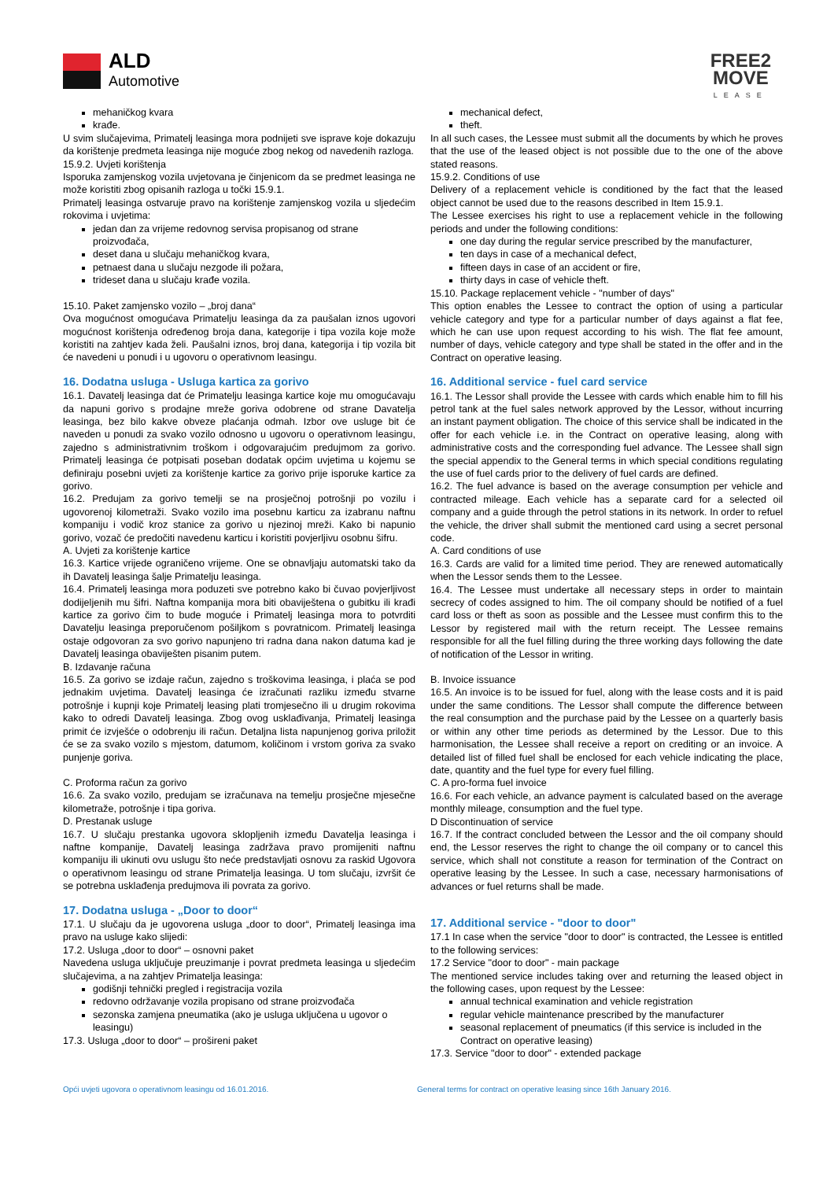ALD
Automotive
FREE2
MOVE
LEASE
mehaničkog kvara
krađe.
U svim slučajevima, Primatelj leasinga mora podnijeti sve isprave koje dokazuju da korištenje predmeta leasinga nije moguće zbog nekog od navedenih razloga.
15.9.2. Uvjeti korištenja
Isporuka zamjenskog vozila uvjetovana je činjenicom da se predmet leasinga ne može koristiti zbog opisanih razloga u točki 15.9.1.
Primatelj leasinga ostvaruje pravo na korištenje zamjenskog vozila u sljedećim rokovima i uvjetima:
jedan dan za vrijeme redovnog servisa propisanog od strane proizvođača,
deset dana u slučaju mehaničkog kvara,
petnaest dana u slučaju nezgode ili požara,
trideset dana u slučaju krađe vozila.
15.10. Paket zamjensko vozilo – „broj dana“
Ova mogućnost omogućava Primatelju leasinga da za paušalan iznos ugovori mogućnost korištenja određenog broja dana, kategorije i tipa vozila koje može koristiti na zahtjev kada želi. Paušalni iznos, broj dana, kategorija i tip vozila bit će navedeni u ponudi i u ugovoru o operativnom leasingu.
16. Dodatna usluga - Usluga kartica za gorivo
16.1. Davatelj leasinga dat će Primatelju leasinga kartice koje mu omogućavaju da napuni gorivo s prodajne mreže goriva odobrene od strane Davatelja leasinga, bez bilo kakve obveze plaćanja odmah. Izbor ove usluge bit će naveden u ponudi za svako vozilo odnosno u ugovoru o operativnom leasingu, zajedno s administrativnim troškom i odgovarajućim predujmom za gorivo. Primatelj leasinga će potpisati poseban dodatak općim uvjetima u kojemu se definiraju posebni uvjeti za korištenje kartice za gorivo prije isporuke kartice za gorivo.
16.2. Predujam za gorivo temelji se na prosječnoj potrošnji po vozilu i ugovorenoj kilometraži. Svako vozilo ima posebnu karticu za izabranu naftnu kompaniju i vodič kroz stanice za gorivo u njezinoj mreži. Kako bi napunio gorivo, vozač će predočiti navedenu karticu i koristiti povjerljivu osobnu šifru.
A. Uvjeti za korištenje kartice
16.3. Kartice vrijede ograničeno vrijeme. One se obnavljaju automatski tako da ih Davatelj leasinga šalje Primatelju leasinga.
16.4. Primatelj leasinga mora poduzeti sve potrebno kako bi čuvao povjerljivost dodijeljenih mu šifri. Naftna kompanija mora biti obaviještena o gubitku ili krađi kartice za gorivo čim to bude moguće i Primatelj leasinga mora to potvrditi Davatelju leasinga preporučenom pošiljkom s povratnicom. Primatelj leasinga ostaje odgovoran za svo gorivo napunjeno tri radna dana nakon datuma kad je Davatelj leasinga obaviješten pisanim putem.
B. Izdavanje računa
16.5. Za gorivo se izdaje račun, zajedno s troškovima leasinga, i plaća se pod jednakim uvjetima. Davatelj leasinga će izračunati razliku između stvarne potrošnje i kupnji koje Primatelj leasing plati tromjesečno ili u drugim rokovima kako to odredi Davatelj leasinga. Zbog ovog usklađivanja, Primatelj leasinga primit će izvješće o odobrenju ili račun. Detaljna lista napunjenog goriva priložit će se za svako vozilo s mjestom, datumom, količinom i vrstom goriva za svako punjenje goriva.
C. Proforma račun za gorivo
16.6. Za svako vozilo, predujam se izračunava na temelju prosječne mjesečne kilometraže, potrošnje i tipa goriva.
D. Prestanak usluge
16.7. U slučaju prestanka ugovora sklopljenih između Davatelja leasinga i naftne kompanije, Davatelj leasinga zadržava pravo promijeniti naftnu kompaniju ili ukinuti ovu uslugu što neće predstavljati osnovu za raskid Ugovora o operativnom leasingu od strane Primatelja leasinga. U tom slučaju, izvršit će se potrebna usklađenja predujmova ili povrata za gorivo.
17. Dodatna usluga - „Door to door“
17.1. U slučaju da je ugovorena usluga „door to door“, Primatelj leasinga ima pravo na usluge kako slijedi:
17.2. Usluga „door to door“ – osnovni paket
Navedena usluga uključuje preuzimanje i povrat predmeta leasinga u sljedećim slučajevima, a na zahtjev Primatelja leasinga:
godišnji tehnički pregled i registracija vozila
redovno održavanje vozila propisano od strane proizvođača
sezonska zamjena pneumatika (ako je usluga uključena u ugovor o leasingu)
17.3. Usluga „door to door“ – prošireni paket
mechanical defect,
theft.
In all such cases, the Lessee must submit all the documents by which he proves that the use of the leased object is not possible due to the one of the above stated reasons.
15.9.2. Conditions of use
Delivery of a replacement vehicle is conditioned by the fact that the leased object cannot be used due to the reasons described in Item 15.9.1.
The Lessee exercises his right to use a replacement vehicle in the following periods and under the following conditions:
one day during the regular service prescribed by the manufacturer,
ten days in case of a mechanical defect,
fifteen days in case of an accident or fire,
thirty days in case of vehicle theft.
15.10. Package replacement vehicle - "number of days"
This option enables the Lessee to contract the option of using a particular vehicle category and type for a particular number of days against a flat fee, which he can use upon request according to his wish. The flat fee amount, number of days, vehicle category and type shall be stated in the offer and in the Contract on operative leasing.
16. Additional service - fuel card service
16.1. The Lessor shall provide the Lessee with cards which enable him to fill his petrol tank at the fuel sales network approved by the Lessor, without incurring an instant payment obligation. The choice of this service shall be indicated in the offer for each vehicle i.e. in the Contract on operative leasing, along with administrative costs and the corresponding fuel advance. The Lessee shall sign the special appendix to the General terms in which special conditions regulating the use of fuel cards prior to the delivery of fuel cards are defined.
16.2. The fuel advance is based on the average consumption per vehicle and contracted mileage. Each vehicle has a separate card for a selected oil company and a guide through the petrol stations in its network. In order to refuel the vehicle, the driver shall submit the mentioned card using a secret personal code.
A. Card conditions of use
16.3. Cards are valid for a limited time period. They are renewed automatically when the Lessor sends them to the Lessee.
16.4. The Lessee must undertake all necessary steps in order to maintain secrecy of codes assigned to him. The oil company should be notified of a fuel card loss or theft as soon as possible and the Lessee must confirm this to the Lessor by registered mail with the return receipt. The Lessee remains responsible for all the fuel filling during the three working days following the date of notification of the Lessor in writing.
B. Invoice issuance
16.5. An invoice is to be issued for fuel, along with the lease costs and it is paid under the same conditions. The Lessor shall compute the difference between the real consumption and the purchase paid by the Lessee on a quarterly basis or within any other time periods as determined by the Lessor. Due to this harmonisation, the Lessee shall receive a report on crediting or an invoice. A detailed list of filled fuel shall be enclosed for each vehicle indicating the place, date, quantity and the fuel type for every fuel filling.
C. A pro-forma fuel invoice
16.6. For each vehicle, an advance payment is calculated based on the average monthly mileage, consumption and the fuel type.
D Discontinuation of service
16.7. If the contract concluded between the Lessor and the oil company should end, the Lessor reserves the right to change the oil company or to cancel this service, which shall not constitute a reason for termination of the Contract on operative leasing by the Lessee. In such a case, necessary harmonisations of advances or fuel returns shall be made.
17. Additional service - "door to door"
17.1 In case when the service "door to door" is contracted, the Lessee is entitled to the following services:
17.2 Service "door to door" - main package
The mentioned service includes taking over and returning the leased object in the following cases, upon request by the Lessee:
annual technical examination and vehicle registration
regular vehicle maintenance prescribed by the manufacturer
seasonal replacement of pneumatics (if this service is included in the Contract on operative leasing)
17.3. Service "door to door" - extended package
Opći uvjeti ugovora o operativnom leasingu od 16.01.2016.
General terms for contract on operative leasing since 16th January 2016.